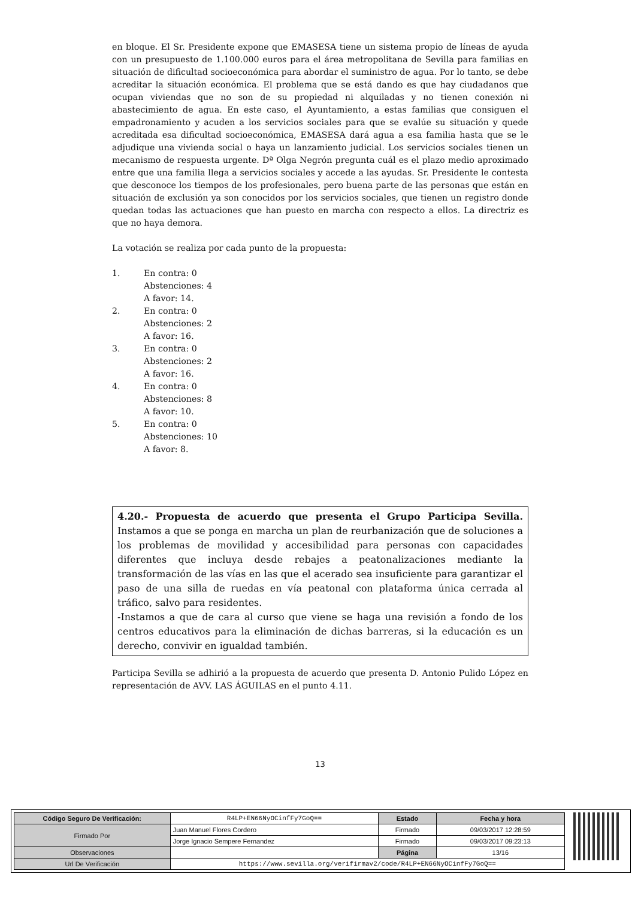en bloque. El Sr. Presidente expone que EMASESA tiene un sistema propio de líneas de ayuda con un presupuesto de 1.100.000 euros para el área metropolitana de Sevilla para familias en situación de dificultad socioeconómica para abordar el suministro de agua. Por lo tanto, se debe acreditar la situación económica. El problema que se está dando es que hay ciudadanos que ocupan viviendas que no son de su propiedad ni alquiladas y no tienen conexión ni abastecimiento de agua. En este caso, el Ayuntamiento, a estas familias que consiguen el empadronamiento y acuden a los servicios sociales para que se evalúe su situación y quede acreditada esa dificultad socioeconómica, EMASESA dará agua a esa familia hasta que se le adjudique una vivienda social o haya un lanzamiento judicial. Los servicios sociales tienen un mecanismo de respuesta urgente. Dª Olga Negrón pregunta cuál es el plazo medio aproximado entre que una familia llega a servicios sociales y accede a las ayudas. Sr. Presidente le contesta que desconoce los tiempos de los profesionales, pero buena parte de las personas que están en situación de exclusión ya son conocidos por los servicios sociales, que tienen un registro donde quedan todas las actuaciones que han puesto en marcha con respecto a ellos. La directriz es que no haya demora.
La votación se realiza por cada punto de la propuesta:
1. En contra: 0
Abstenciones: 4
A favor: 14.
2. En contra: 0
Abstenciones: 2
A favor: 16.
3. En contra: 0
Abstenciones: 2
A favor: 16.
4. En contra: 0
Abstenciones: 8
A favor: 10.
5. En contra: 0
Abstenciones: 10
A favor: 8.
4.20.- Propuesta de acuerdo que presenta el Grupo Participa Sevilla. Instamos a que se ponga en marcha un plan de reurbanización que de soluciones a los problemas de movilidad y accesibilidad para personas con capacidades diferentes que incluya desde rebajes a peatonalizaciones mediante la transformación de las vías en las que el acerado sea insuficiente para garantizar el paso de una silla de ruedas en vía peatonal con plataforma única cerrada al tráfico, salvo para residentes.
-Instamos a que de cara al curso que viene se haga una revisión a fondo de los centros educativos para la eliminación de dichas barreras, si la educación es un derecho, convivir en igualdad también.
Participa Sevilla se adhirió a la propuesta de acuerdo que presenta D. Antonio Pulido López en representación de AVV. LAS ÁGUILAS en el punto 4.11.
13
| Código Seguro De Verificación: | R4LP+EN66NyOCinfFy7GoQ== | Estado | Fecha y hora |
| Firmado Por | Juan Manuel Flores Cordero | Firmado | 09/03/2017 12:28:59 |
| | Jorge Ignacio Sempere Fernandez | Firmado | 09/03/2017 09:23:13 |
| Observaciones | | Página | 13/16 |
| Url De Verificación | https://www.sevilla.org/verifirmav2/code/R4LP+EN66NyOCinfFy7GoQ== | | |